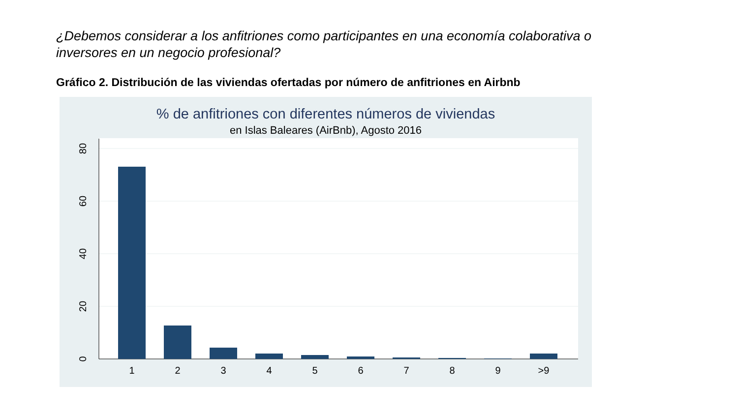¿Debemos considerar a los anfitriones como participantes en una economía colaborativa o inversores en un negocio profesional?
Gráfico 2. Distribución de las viviendas ofertadas por número de anfitriones en Airbnb
% de anfitriones con diferentes números de viviendas
en Islas Baleares (AirBnb), Agosto 2016
1
2
3
4
5
6
7
8
9
>9
0
20
40
60
80